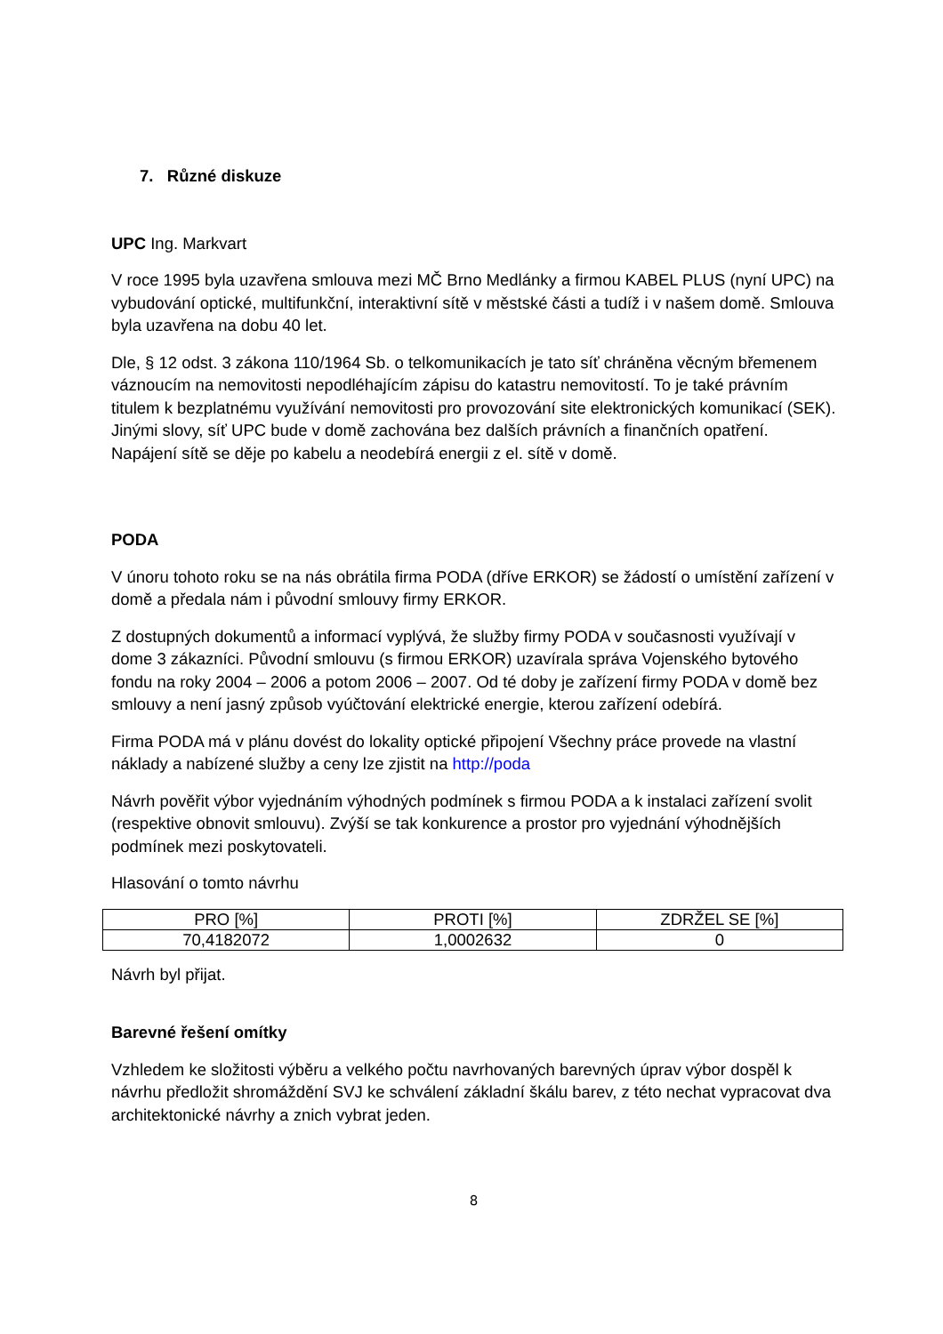7. Různé diskuze
UPC Ing. Markvart
V roce 1995 byla uzavřena smlouva mezi MČ Brno Medlánky a firmou KABEL PLUS (nyní UPC) na vybudování optické, multifunkční, interaktivní sítě v městské části a tudíž i v našem domě. Smlouva byla uzavřena na dobu 40 let.
Dle, § 12 odst. 3 zákona 110/1964 Sb. o telkomunikacích je tato síť chráněna věcným břemenem váznoucím na nemovitosti nepodléhajícím zápisu do katastru nemovitostí. To je také právním titulem k bezplatnému využívání nemovitosti pro provozování site elektronických komunikací (SEK). Jinými slovy, síť UPC bude v domě zachována bez dalších právních a finančních opatření. Napájení sítě se děje po kabelu a neodebírá energii z el. sítě v domě.
PODA
V únoru tohoto roku se na nás obrátila firma PODA (dříve ERKOR) se žádostí o umístění zařízení v domě a předala nám i původní smlouvy firmy ERKOR.
Z dostupných dokumentů a informací vyplývá, že služby firmy PODA v současnosti využívají v dome 3 zákazníci. Původní smlouvu (s firmou ERKOR) uzavírala správa Vojenského bytového fondu na roky 2004 – 2006 a potom 2006 – 2007. Od té doby je zařízení firmy PODA v domě bez smlouvy a není jasný způsob vyúčtování elektrické energie, kterou zařízení odebírá.
Firma PODA má v plánu dovést do lokality optické připojení Všechny práce provede na vlastní náklady a nabízené služby a ceny lze zjistit na http://poda
Návrh pověřit výbor vyjednáním výhodných podmínek s firmou PODA a k instalaci zařízení svolit (respektive obnovit smlouvu). Zvýší se tak konkurence a prostor pro vyjednání výhodnějších podmínek mezi poskytovateli.
Hlasování o tomto návrhu
| PRO [%] | PROTI [%] | ZDRŽEL SE [%] |
| 70,4182072 | 1,0002632 | 0 |
Návrh byl přijat.
Barevné řešení omítky
Vzhledem ke složitosti výběru a velkého počtu navrhovaných barevných úprav výbor dospěl k návrhu předložit shromáždění SVJ ke schválení základní škálu barev, z této nechat vypracovat dva architektonické návrhy a znich vybrat jeden.
8